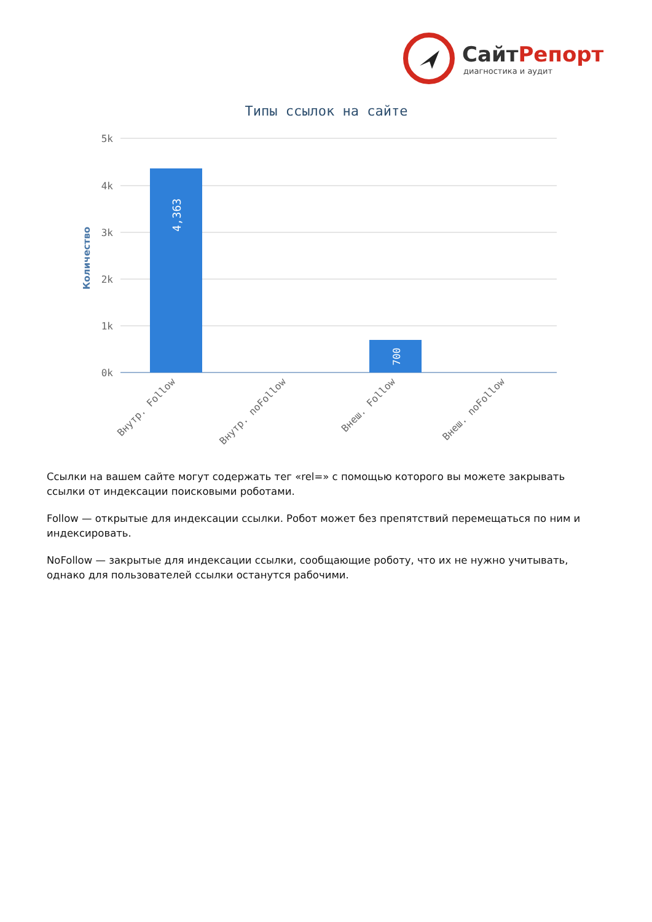СайтРепорт
диагностика и аудит
Типы ссылок на сайте
5k
4k
3k
2k
1k
0k
Количество
4,363
700
Внутр. Follow
Внутр. noFollow
Внеш. Follow
Внеш. noFollow
Ссылки на вашем сайте могут содержать тег «rel=» с помощью которого вы можете закрывать ссылки от индексации поисковыми роботами.
Follow — открытые для индексации ссылки. Робот может без препятствий перемещаться по ним и индексировать.
NoFollow — закрытые для индексации ссылки, сообщающие роботу, что их не нужно учитывать, однако для пользователей ссылки останутся рабочими.